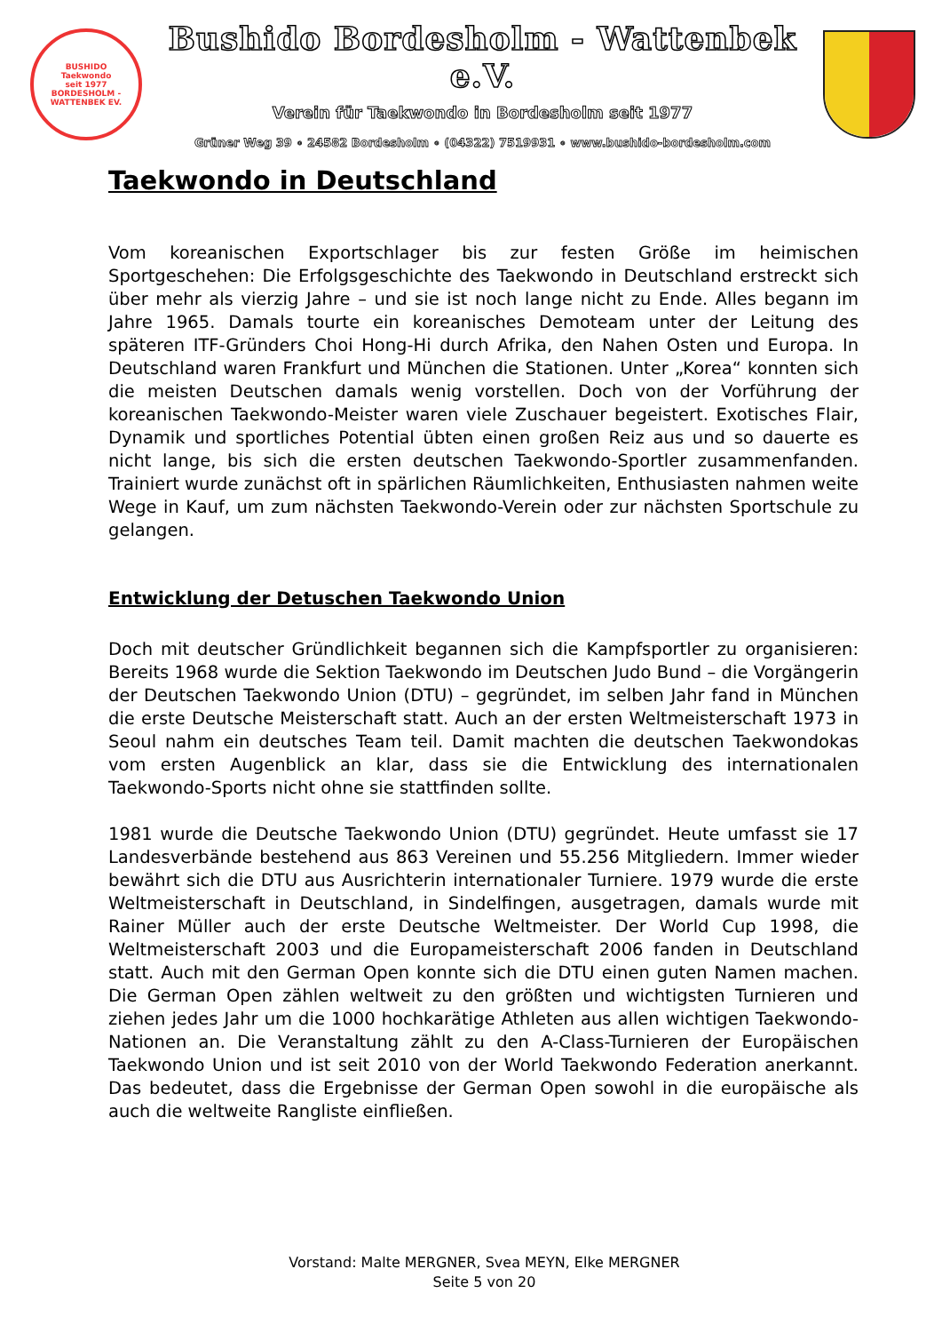BUSHIDO
Taekwondo
seit 1977
BORDESHOLM - WATTENBEK EV.
Bushido Bordesholm - Wattenbek e.V.
Verein für Taekwondo in Bordesholm seit 1977
Grüner Weg 39 ∘ 24582 Bordesholm ∘ (04322) 7519931 ∘ www.bushido-bordesholm.com
Taekwondo in Deutschland
Vom koreanischen Exportschlager bis zur festen Größe im heimischen Sportgeschehen: Die Erfolgsgeschichte des Taekwondo in Deutschland erstreckt sich über mehr als vierzig Jahre – und sie ist noch lange nicht zu Ende. Alles begann im Jahre 1965. Damals tourte ein koreanisches Demoteam unter der Leitung des späteren ITF-Gründers Choi Hong-Hi durch Afrika, den Nahen Osten und Europa. In Deutschland waren Frankfurt und München die Stationen. Unter „Korea“ konnten sich die meisten Deutschen damals wenig vorstellen. Doch von der Vorführung der koreanischen Taekwondo-Meister waren viele Zuschauer begeistert. Exotisches Flair, Dynamik und sportliches Potential übten einen großen Reiz aus und so dauerte es nicht lange, bis sich die ersten deutschen Taekwondo-Sportler zusammenfanden. Trainiert wurde zunächst oft in spärlichen Räumlichkeiten, Enthusiasten nahmen weite Wege in Kauf, um zum nächsten Taekwondo-Verein oder zur nächsten Sportschule zu gelangen.
Entwicklung der Detuschen Taekwondo Union
Doch mit deutscher Gründlichkeit begannen sich die Kampfsportler zu organisieren: Bereits 1968 wurde die Sektion Taekwondo im Deutschen Judo Bund – die Vorgängerin der Deutschen Taekwondo Union (DTU) – gegründet, im selben Jahr fand in München die erste Deutsche Meisterschaft statt. Auch an der ersten Weltmeisterschaft 1973 in Seoul nahm ein deutsches Team teil. Damit machten die deutschen Taekwondokas vom ersten Augenblick an klar, dass sie die Entwicklung des internationalen Taekwondo-Sports nicht ohne sie stattfinden sollte.
1981 wurde die Deutsche Taekwondo Union (DTU) gegründet. Heute umfasst sie 17 Landesverbände bestehend aus 863 Vereinen und 55.256 Mitgliedern. Immer wieder bewährt sich die DTU aus Ausrichterin internationaler Turniere. 1979 wurde die erste Weltmeisterschaft in Deutschland, in Sindelfingen, ausgetragen, damals wurde mit Rainer Müller auch der erste Deutsche Weltmeister. Der World Cup 1998, die Weltmeisterschaft 2003 und die Europameisterschaft 2006 fanden in Deutschland statt. Auch mit den German Open konnte sich die DTU einen guten Namen machen. Die German Open zählen weltweit zu den größten und wichtigsten Turnieren und ziehen jedes Jahr um die 1000 hochkarätige Athleten aus allen wichtigen Taekwondo-Nationen an. Die Veranstaltung zählt zu den A-Class-Turnieren der Europäischen Taekwondo Union und ist seit 2010 von der World Taekwondo Federation anerkannt. Das bedeutet, dass die Ergebnisse der German Open sowohl in die europäische als auch die weltweite Rangliste einfließen.
Vorstand: Malte MERGNER, Svea MEYN, Elke MERGNER
Seite 5 von 20